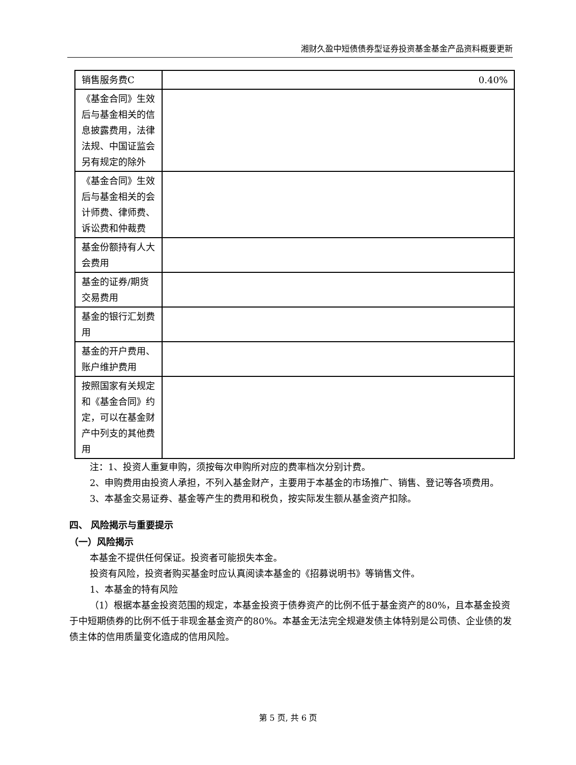湘财久盈中短债债券型证券投资基金基金产品资料概要更新
| 销售服务费C | 0.40% |
| 《基金合同》生效后与基金相关的信息披露费用，法律法规、中国证监会另有规定的除外 | |
| 《基金合同》生效后与基金相关的会计师费、律师费、诉讼费和仲裁费 | |
| 基金份额持有人大会费用 | |
| 基金的证券/期货交易费用 | |
| 基金的银行汇划费用 | |
| 基金的开户费用、账户维护费用 | |
| 按照国家有关规定和《基金合同》约定，可以在基金财产中列支的其他费用 | |
注：1、投资人重复申购，须按每次申购所对应的费率档次分别计费。
2、申购费用由投资人承担，不列入基金财产，主要用于本基金的市场推广、销售、登记等各项费用。
3、本基金交易证券、基金等产生的费用和税负，按实际发生额从基金资产扣除。
四、 风险揭示与重要提示
（一）风险揭示
本基金不提供任何保证。投资者可能损失本金。
投资有风险，投资者购买基金时应认真阅读本基金的《招募说明书》等销售文件。
1、本基金的特有风险
（1）根据本基金投资范围的规定，本基金投资于债券资产的比例不低于基金资产的80%，且本基金投资于中短期债券的比例不低于非现金基金资产的80%。本基金无法完全规避发债主体特别是公司债、企业债的发债主体的信用质量变化造成的信用风险。
第 5 页, 共 6 页